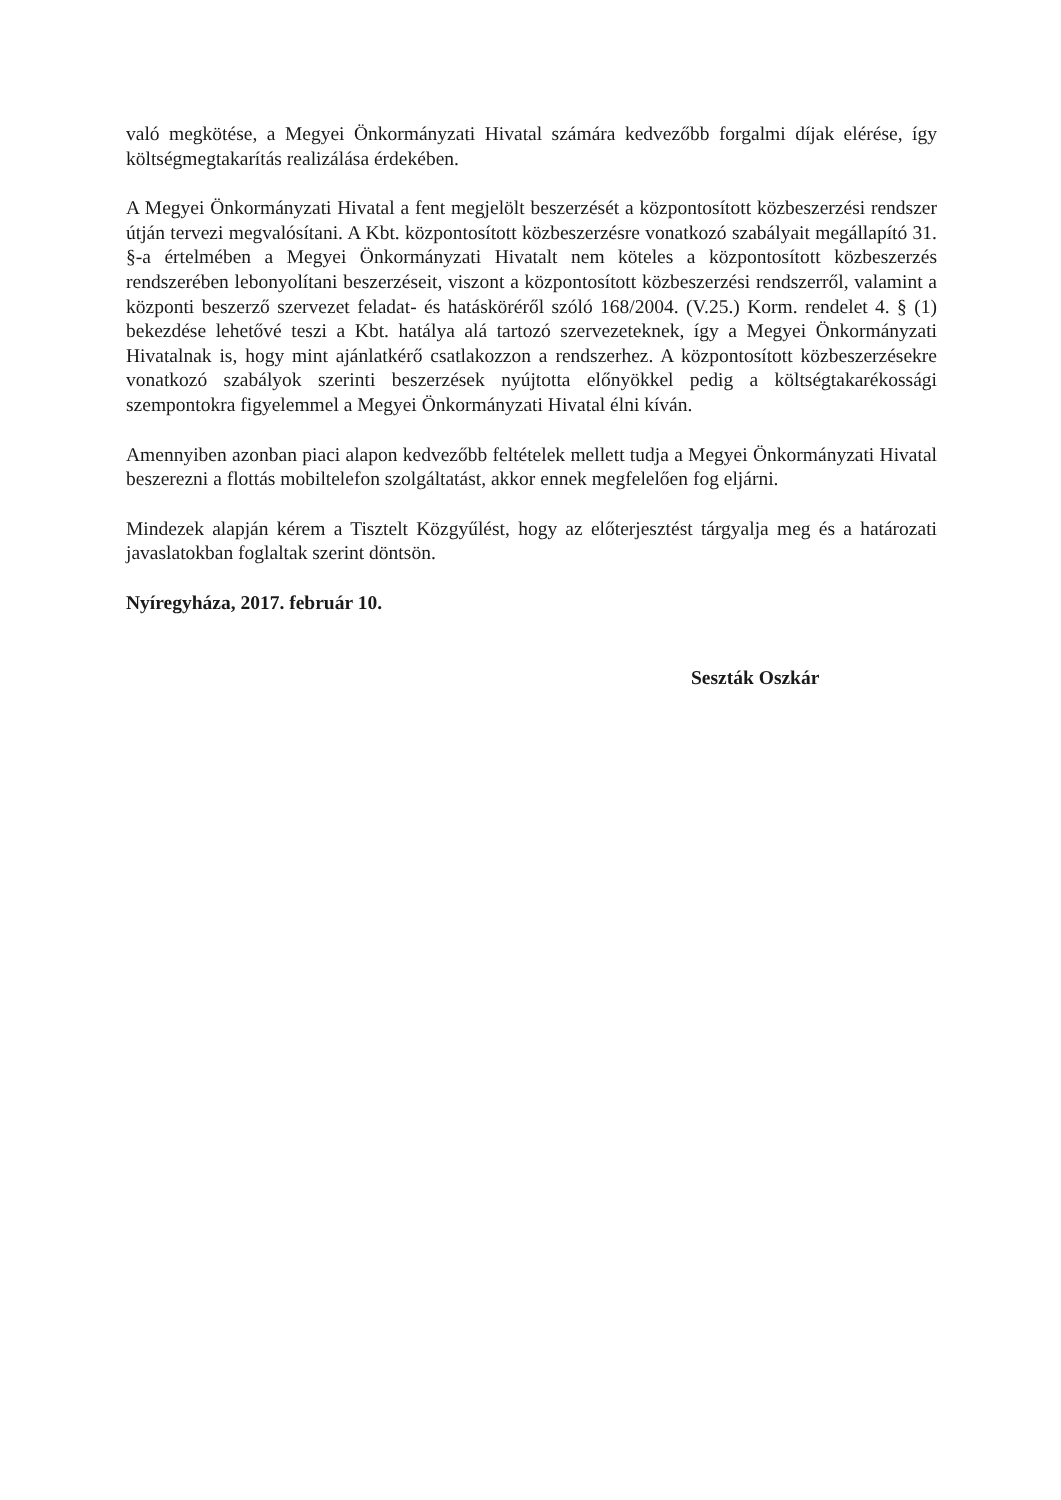való megkötése, a Megyei Önkormányzati Hivatal számára kedvezőbb forgalmi díjak elérése, így költségmegtakarítás realizálása érdekében.
A Megyei Önkormányzati Hivatal a fent megjelölt beszerzését a központosított közbeszerzési rendszer útján tervezi megvalósítani. A Kbt. központosított közbeszerzésre vonatkozó szabályait megállapító 31. §-a értelmében a Megyei Önkormányzati Hivatalt nem köteles a központosított közbeszerzés rendszerében lebonyolítani beszerzéseit, viszont a központosított közbeszerzési rendszerről, valamint a központi beszerző szervezet feladat- és hatásköréről szóló 168/2004. (V.25.) Korm. rendelet 4. § (1) bekezdése lehetővé teszi a Kbt. hatálya alá tartozó szervezeteknek, így a Megyei Önkormányzati Hivatalnak is, hogy mint ajánlatkérő csatlakozzon a rendszerhez. A központosított közbeszerzésekre vonatkozó szabályok szerinti beszerzések nyújtotta előnyökkel pedig a költségtakarékossági szempontokra figyelemmel a Megyei Önkormányzati Hivatal élni kíván.
Amennyiben azonban piaci alapon kedvezőbb feltételek mellett tudja a Megyei Önkormányzati Hivatal beszerezni a flottás mobiltelefon szolgáltatást, akkor ennek megfelelően fog eljárni.
Mindezek alapján kérem a Tisztelt Közgyűlést, hogy az előterjesztést tárgyalja meg és a határozati javaslatokban foglaltak szerint döntsön.
Nyíregyháza, 2017. február 10.
Seszták Oszkár